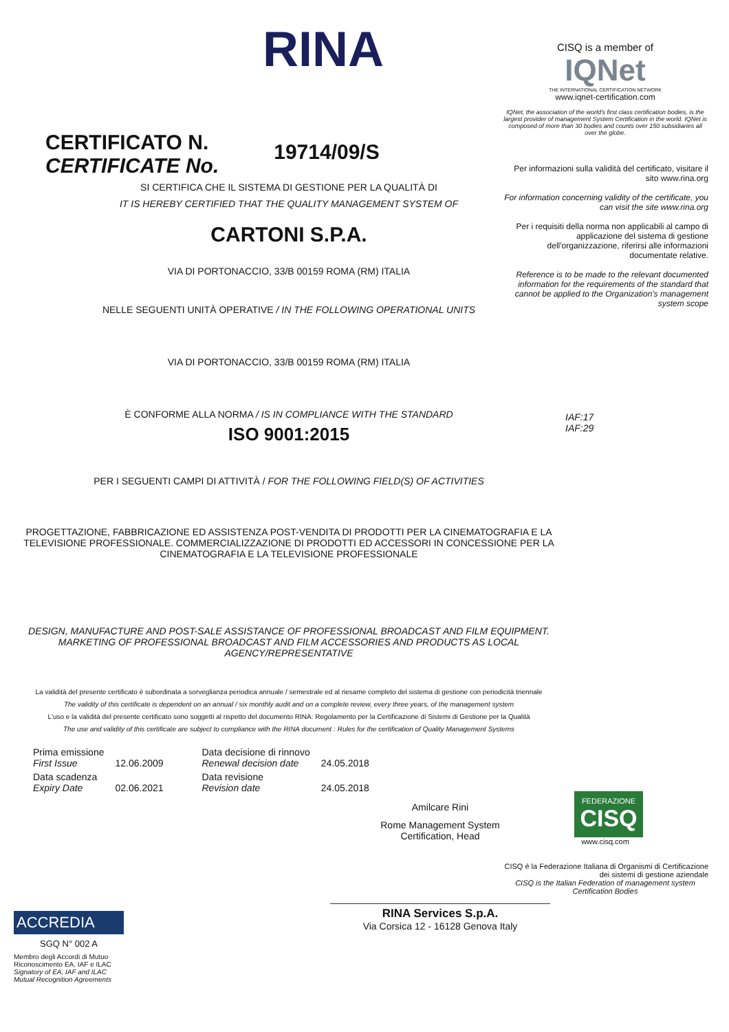RINA
CERTIFICATO N.
CERTIFICATE No.
19714/09/S
SI CERTIFICA CHE IL SISTEMA DI GESTIONE PER LA QUALITÀ DI
IT IS HEREBY CERTIFIED THAT THE QUALITY MANAGEMENT SYSTEM OF
CARTONI S.P.A.
VIA DI PORTONACCIO, 33/B 00159 ROMA (RM) ITALIA
NELLE SEGUENTI UNITÀ OPERATIVE / IN THE FOLLOWING OPERATIONAL UNITS
VIA DI PORTONACCIO, 33/B 00159 ROMA (RM) ITALIA
È CONFORME ALLA NORMA / IS IN COMPLIANCE WITH THE STANDARD
ISO 9001:2015
PER I SEGUENTI CAMPI DI ATTIVITÀ / FOR THE FOLLOWING FIELD(S) OF ACTIVITIES
PROGETTAZIONE, FABBRICAZIONE ED ASSISTENZA POST-VENDITA DI PRODOTTI PER LA CINEMATOGRAFIA E LA TELEVISIONE PROFESSIONALE. COMMERCIALIZZAZIONE DI PRODOTTI ED ACCESSORI IN CONCESSIONE PER LA CINEMATOGRAFIA E LA TELEVISIONE PROFESSIONALE
DESIGN, MANUFACTURE AND POST-SALE ASSISTANCE OF PROFESSIONAL BROADCAST AND FILM EQUIPMENT. MARKETING OF PROFESSIONAL BROADCAST AND FILM ACCESSORIES AND PRODUCTS AS LOCAL AGENCY/REPRESENTATIVE
La validità del presente certificato è subordinata a sorveglianza periodica annuale / semestrale ed al riesame completo del sistema di gestione con periodicità triennale
The validity of this certificate is dependent on an annual / six monthly audit and on a complete review, every three years, of the management system
L'uso e la validità del presente certificato sono soggetti al rispetto del documento RINA: Regolamento per la Certificazione di Sistemi di Gestione per la Qualità
The use and validity of this certificate are subject to compliance with the RINA document : Rules for the certification of Quality Management Systems
| Prima emissione First Issue | 12.06.2009 | Data decisione di rinnovo Renewal decision date | 24.05.2018 |
| Data scadenza Expiry Date | 02.06.2021 | Data revisione Revision date | 24.05.2018 |
Amilcare Rini
Rome Management System
Certification, Head
RINA Services S.p.A.
Via Corsica 12 - 16128 Genova Italy
ACCREDIA
SGQ N° 002 A
Membro degli Accordi di Mutuo Riconoscimento EA, IAF e ILAC
Signatory of EA, IAF and ILAC Mutual Recognition Agreements
CISQ is a member of
IQNet
THE INTERNATIONAL CERTIFICATION NETWORK
www.iqnet-certification.com
IQNet, the association of the world's first class certification bodies, is the largest provider of management System Certification in the world. IQNet is composed of more than 30 bodies and counts over 150 subsidiaries all over the globe.
Per informazioni sulla validità del certificato, visitare il sito www.rina.org
For information concerning validity of the certificate, you can visit the site www.rina.org
Per i requisiti della norma non applicabili al campo di applicazione del sistema di gestione dell'organizzazione, riferirsi alle informazioni documentate relative.
Reference is to be made to the relevant documented information for the requirements of the standard that cannot be applied to the Organization's management system scope
IAF:17
IAF:29
FEDERAZIONE
CISQ
www.cisq.com
CISQ è la Federazione Italiana di Organismi di Certificazione dei sistemi di gestione aziendale
CISQ is the Italian Federation of management system Certification Bodies